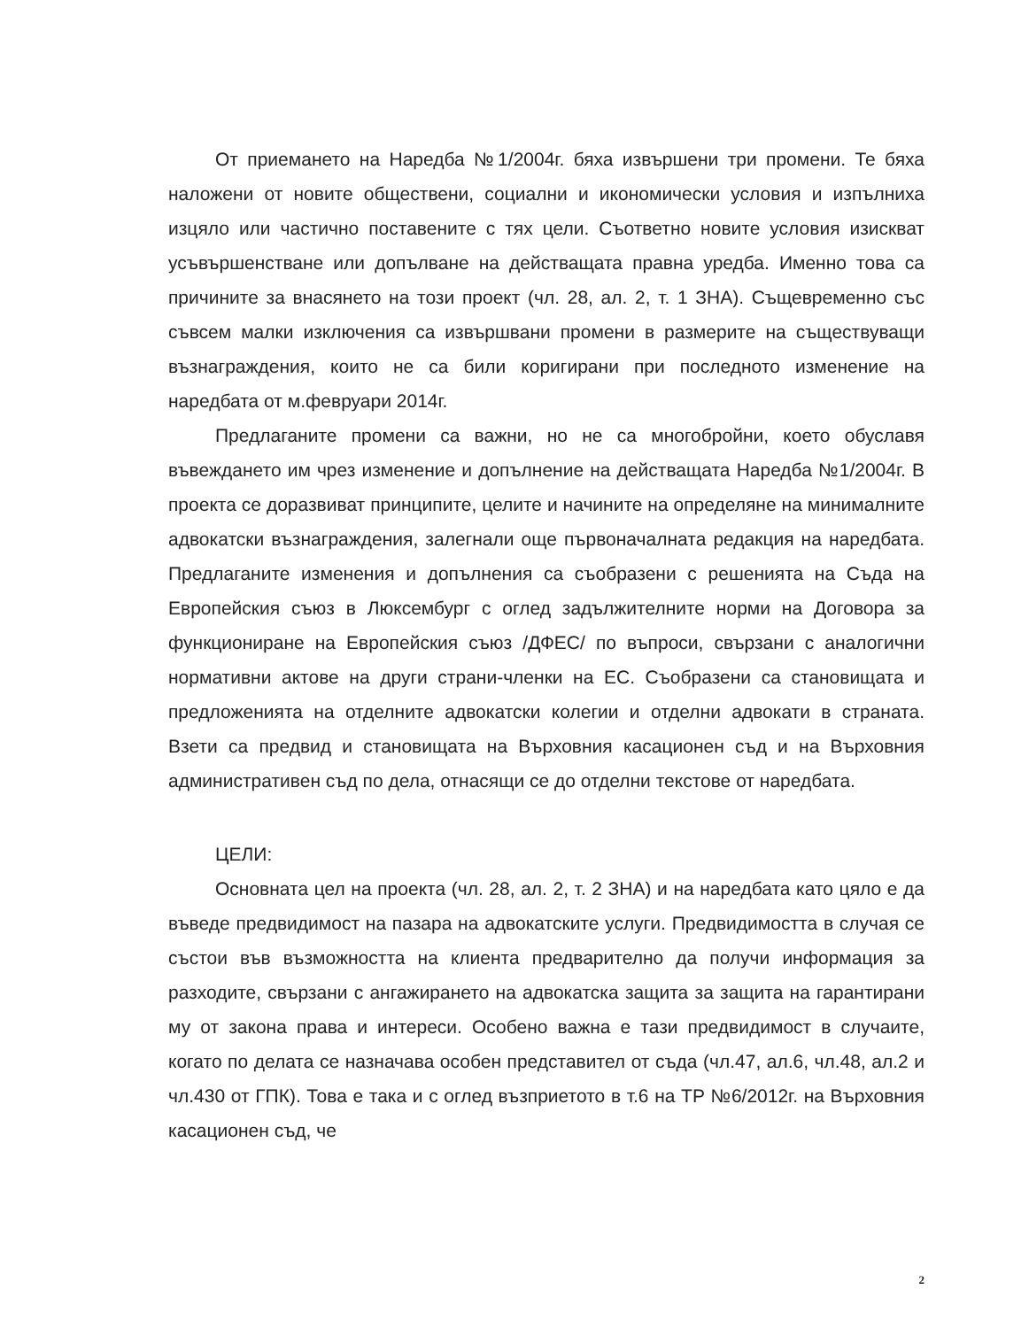От приемането на Наредба №1/2004г. бяха извършени три промени. Те бяха наложени от новите обществени, социални и икономически условия и изпълниха изцяло или частично поставените с тях цели. Съответно новите условия изискват усъвършенстване или допълване на действащата правна уредба. Именно това са причините за внасянето на този проект (чл. 28, ал. 2, т. 1 ЗНА). Същевременно със съвсем малки изключения са извършвани промени в размерите на съществуващи възнаграждения, които не са били коригирани при последното изменение на наредбата от м.февруари 2014г.
Предлаганите промени са важни, но не са многобройни, което обуславя въвеждането им чрез изменение и допълнение на действащата Наредба №1/2004г. В проекта се доразвиват принципите, целите и начините на определяне на минималните адвокатски възнаграждения, залегнали още първоначалната редакция на наредбата. Предлаганите изменения и допълнения са съобразени с решенията на Съда на Европейския съюз в Люксембург с оглед задължителните норми на Договора за функциониране на Европейския съюз /ДФЕС/ по въпроси, свързани с аналогични нормативни актове на други страни-членки на ЕС. Съобразени са становищата и предложенията на отделните адвокатски колегии и отделни адвокати в страната. Взети са предвид и становищата на Върховния касационен съд и на Върховния административен съд по дела, отнасящи се до отделни текстове от наредбата.
ЦЕЛИ:
Основната цел на проекта (чл. 28, ал. 2, т. 2 ЗНА) и на наредбата като цяло е да въведе предвидимост на пазара на адвокатските услуги. Предвидимостта в случая се състои във възможността на клиента предварително да получи информация за разходите, свързани с ангажирането на адвокатска защита за защита на гарантирани му от закона права и интереси. Особено важна е тази предвидимост в случаите, когато по делата се назначава особен представител от съда (чл.47, ал.6, чл.48, ал.2 и чл.430 от ГПК). Това е така и с оглед възприетото в т.6 на ТР №6/2012г. на Върховния касационен съд, че
2